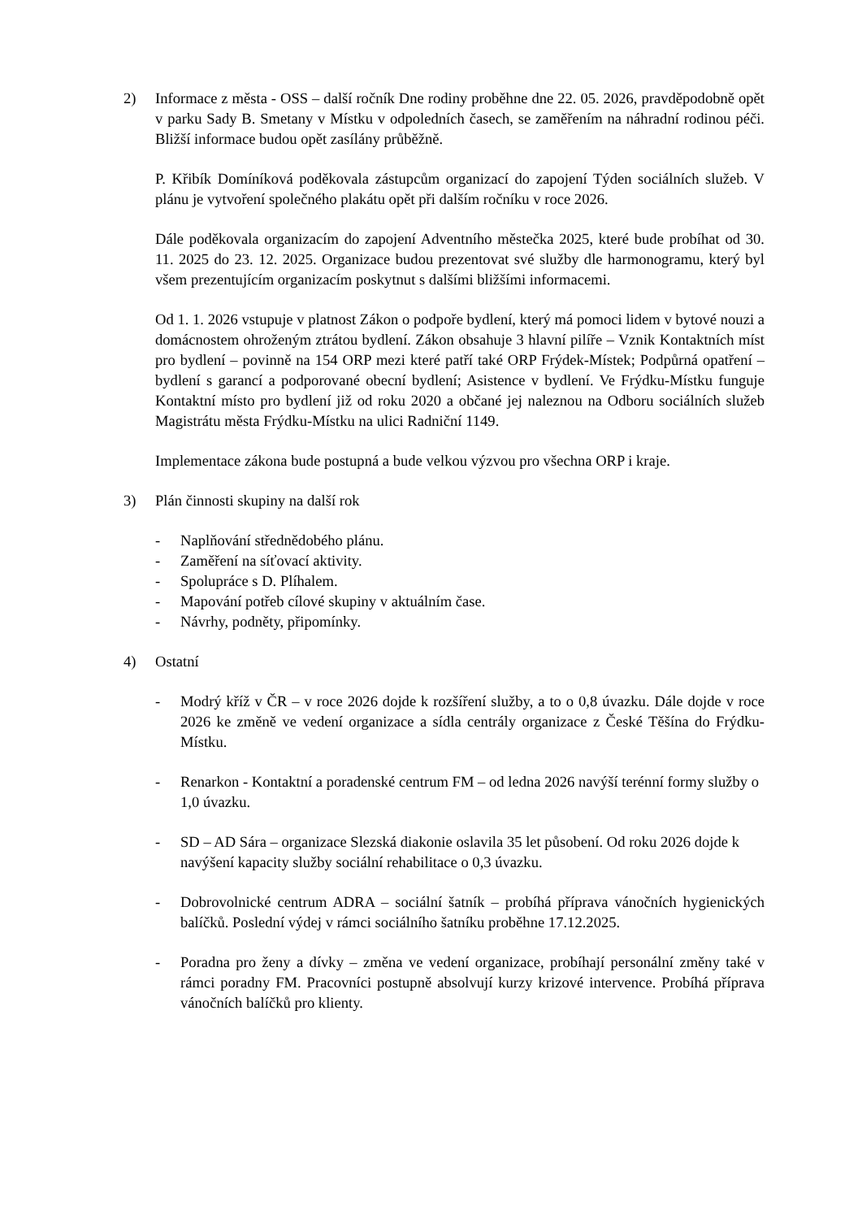2) Informace z města - OSS – další ročník Dne rodiny proběhne dne 22. 05. 2026, pravděpodobně opět v parku Sady B. Smetany v Místku v odpoledních časech, se zaměřením na náhradní rodinou péči. Bližší informace budou opět zasílány průběžně.
P. Křibík Domíníková poděkovala zástupcům organizací do zapojení Týden sociálních služeb. V plánu je vytvoření společného plakátu opět při dalším ročníku v roce 2026.
Dále poděkovala organizacím do zapojení Adventního městečka 2025, které bude probíhat od 30. 11. 2025 do 23. 12. 2025. Organizace budou prezentovat své služby dle harmonogramu, který byl všem prezentujícím organizacím poskytnut s dalšími bližšími informacemi.
Od 1. 1. 2026 vstupuje v platnost Zákon o podpoře bydlení, který má pomoci lidem v bytové nouzi a domácnostem ohroženým ztrátou bydlení. Zákon obsahuje 3 hlavní pilíře – Vznik Kontaktních míst pro bydlení – povinně na 154 ORP mezi které patří také ORP Frýdek-Místek; Podpůrná opatření – bydlení s garancí a podporované obecní bydlení; Asistence v bydlení. Ve Frýdku-Místku funguje Kontaktní místo pro bydlení již od roku 2020 a občané jej naleznou na Odboru sociálních služeb Magistrátu města Frýdku-Místku na ulici Radniční 1149.
Implementace zákona bude postupná a bude velkou výzvou pro všechna ORP i kraje.
3) Plán činnosti skupiny na další rok
- Naplňování střednědobého plánu.
- Zaměření na síťovací aktivity.
- Spolupráce s D. Plíhalem.
- Mapování potřeb cílové skupiny v aktuálním čase.
- Návrhy, podněty, připomínky.
4) Ostatní
- Modrý kříž v ČR – v roce 2026 dojde k rozšíření služby, a to o 0,8 úvazku. Dále dojde v roce 2026 ke změně ve vedení organizace a sídla centrály organizace z České Těšína do Frýdku-Místku.
- Renarkon - Kontaktní a poradenské centrum FM – od ledna 2026 navýší terénní formy služby o 1,0 úvazku.
- SD – AD Sára – organizace Slezská diakonie oslavila 35 let působení. Od roku 2026 dojde k navýšení kapacity služby sociální rehabilitace o 0,3 úvazku.
- Dobrovolnické centrum ADRA – sociální šatník – probíhá příprava vánočních hygienických balíčků. Poslední výdej v rámci sociálního šatníku proběhne 17.12.2025.
- Poradna pro ženy a dívky – změna ve vedení organizace, probíhají personální změny také v rámci poradny FM. Pracovníci postupně absolvují kurzy krizové intervence. Probíhá příprava vánočních balíčků pro klienty.